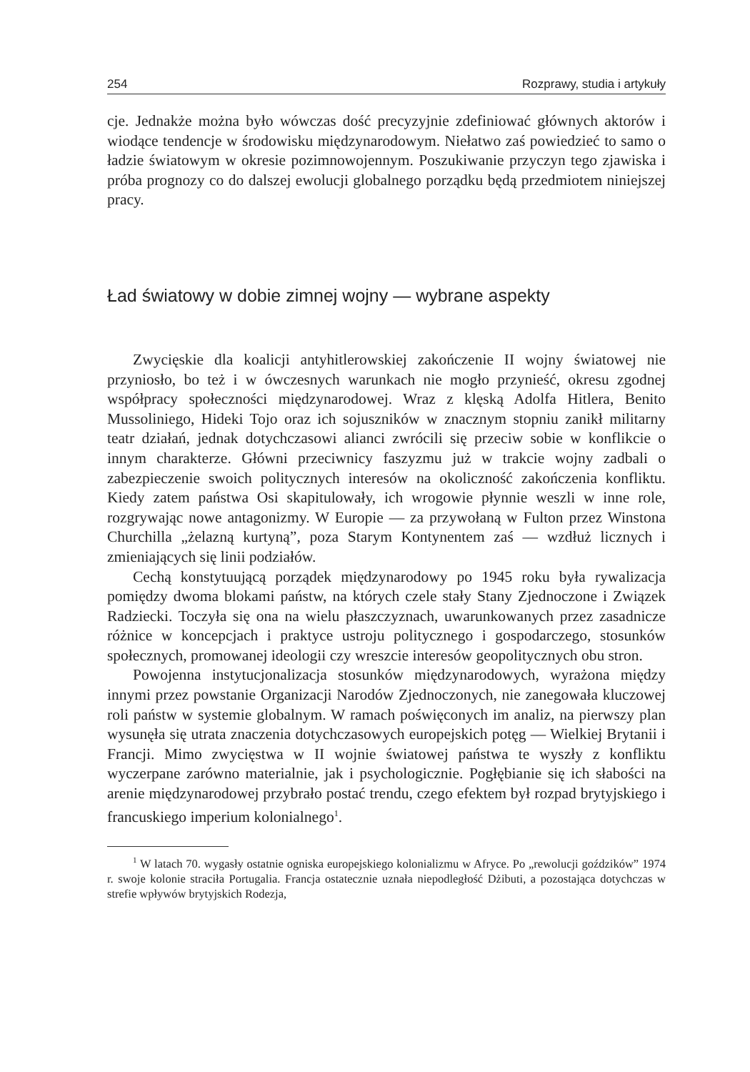254 Rozprawy, studia i artykuły
cje. Jednakże można było wówczas dość precyzyjnie zdefiniować głównych aktorów i wiodące tendencje w środowisku międzynarodowym. Niełatwo zaś powiedzieć to samo o ładzie światowym w okresie pozimnowojennym. Poszukiwanie przyczyn tego zjawiska i próba prognozy co do dalszej ewolucji globalnego porządku będą przedmiotem niniejszej pracy.
Ład światowy w dobie zimnej wojny — wybrane aspekty
Zwycięskie dla koalicji antyhitlerowskiej zakończenie II wojny światowej nie przyniosło, bo też i w ówczesnych warunkach nie mogło przynieść, okresu zgodnej współpracy społeczności międzynarodowej. Wraz z klęską Adolfa Hitlera, Benito Mussoliniego, Hideki Tojo oraz ich sojuszników w znacznym stopniu zanikł militarny teatr działań, jednak dotychczasowi alianci zwrócili się przeciw sobie w konflikcie o innym charakterze. Główni przeciwnicy faszyzmu już w trakcie wojny zadbali o zabezpieczenie swoich politycznych interesów na okoliczność zakończenia konfliktu. Kiedy zatem państwa Osi skapitulowały, ich wrogowie płynnie weszli w inne role, rozgrywając nowe antagonizmy. W Europie — za przywołaną w Fulton przez Winstona Churchilla „żelazną kurtyną”, poza Starym Kontynentem zaś — wzdłuż licznych i zmieniających się linii podziałów.
Cechą konstytuującą porządek międzynarodowy po 1945 roku była rywalizacja pomiędzy dwoma blokami państw, na których czele stały Stany Zjednoczone i Związek Radziecki. Toczyła się ona na wielu płaszczyznach, uwarunkowanych przez zasadnicze różnice w koncepcjach i praktyce ustroju politycznego i gospodarczego, stosunków społecznych, promowanej ideologii czy wreszcie interesów geopolitycznych obu stron.
Powojenna instytucjonalizacja stosunków międzynarodowych, wyrażona między innymi przez powstanie Organizacji Narodów Zjednoczonych, nie zanegowała kluczowej roli państw w systemie globalnym. W ramach poświęconych im analiz, na pierwszy plan wysunęła się utrata znaczenia dotychczasowych europejskich potęg — Wielkiej Brytanii i Francji. Mimo zwycięstwa w II wojnie światowej państwa te wyszły z konfliktu wyczerpane zarówno materialnie, jak i psychologicznie. Pogłębianie się ich słabości na arenie międzynarodowej przybrało postać trendu, czego efektem był rozpad brytyjskiego i francuskiego imperium kolonialnego<sup>1</sup>.
<sup>1</sup> W latach 70. wygasły ostatnie ogniska europejskiego kolonializmu w Afryce. Po „rewolucji goździków” 1974 r. swoje kolonie straciła Portugalia. Francja ostatecznie uznała niepodległość Dżibuti, a pozostająca dotychczas w strefie wpływów brytyjskich Rodezja,